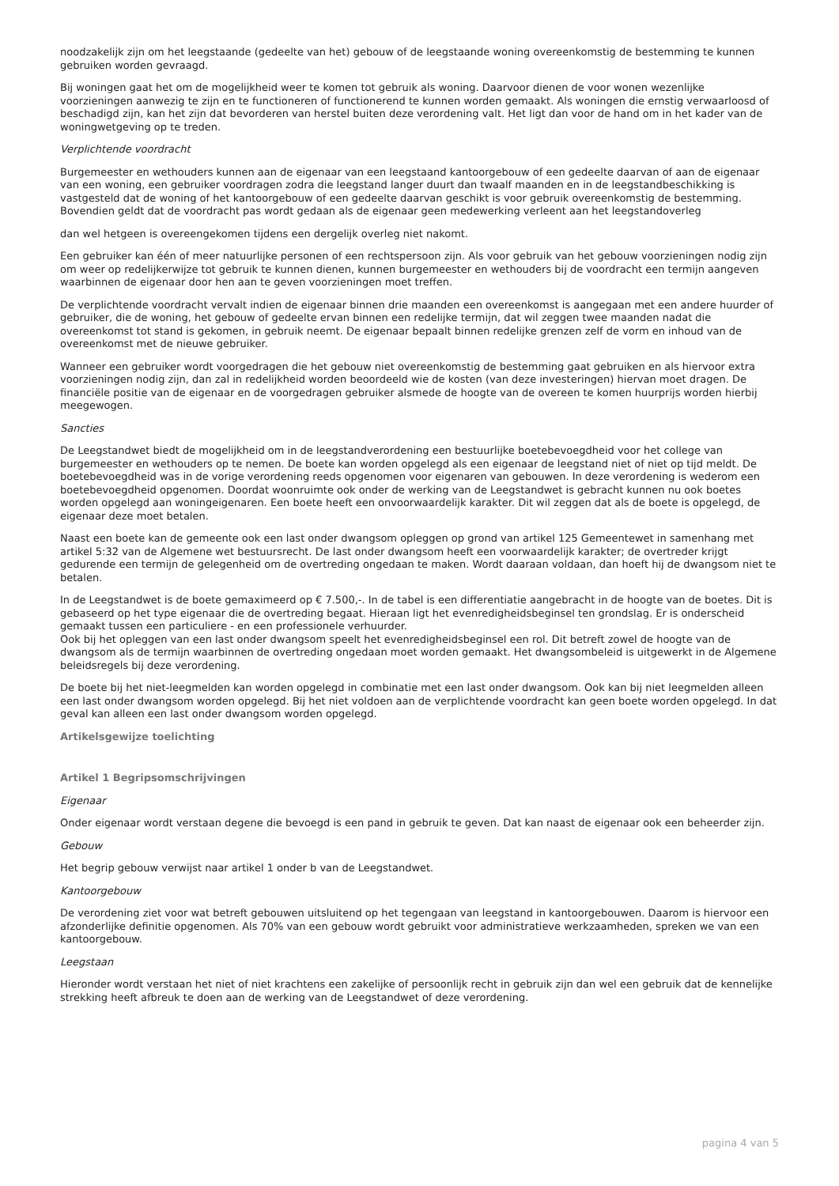noodzakelijk zijn om het leegstaande (gedeelte van het) gebouw of de leegstaande woning overeenkomstig de bestemming te kunnen gebruiken worden gevraagd.
Bij woningen gaat het om de mogelijkheid weer te komen tot gebruik als woning. Daarvoor dienen de voor wonen wezenlijke voorzieningen aanwezig te zijn en te functioneren of functionerend te kunnen worden gemaakt. Als woningen die ernstig verwaarloosd of beschadigd zijn, kan het zijn dat bevorderen van herstel buiten deze verordening valt. Het ligt dan voor de hand om in het kader van de woningwetgeving op te treden.
Verplichtende voordracht
Burgemeester en wethouders kunnen aan de eigenaar van een leegstaand kantoorgebouw of een gedeelte daarvan of aan de eigenaar van een woning, een gebruiker voordragen zodra die leegstand langer duurt dan twaalf maanden en in de leegstandbeschikking is vastgesteld dat de woning of het kantoorgebouw of een gedeelte daarvan geschikt is voor gebruik overeenkomstig de bestemming. Bovendien geldt dat de voordracht pas wordt gedaan als de eigenaar geen medewerking verleent aan het leegstandoverleg
dan wel hetgeen is overeengekomen tijdens een dergelijk overleg niet nakomt.
Een gebruiker kan één of meer natuurlijke personen of een rechtspersoon zijn. Als voor gebruik van het gebouw voorzieningen nodig zijn om weer op redelijkerwijze tot gebruik te kunnen dienen, kunnen burgemeester en wethouders bij de voordracht een termijn aangeven waarbinnen de eigenaar door hen aan te geven voorzieningen moet treffen.
De verplichtende voordracht vervalt indien de eigenaar binnen drie maanden een overeenkomst is aangegaan met een andere huurder of gebruiker, die de woning, het gebouw of gedeelte ervan binnen een redelijke termijn, dat wil zeggen twee maanden nadat die overeenkomst tot stand is gekomen, in gebruik neemt. De eigenaar bepaalt binnen redelijke grenzen zelf de vorm en inhoud van de overeenkomst met de nieuwe gebruiker.
Wanneer een gebruiker wordt voorgedragen die het gebouw niet overeenkomstig de bestemming gaat gebruiken en als hiervoor extra voorzieningen nodig zijn, dan zal in redelijkheid worden beoordeeld wie de kosten (van deze investeringen) hiervan moet dragen. De financiële positie van de eigenaar en de voorgedragen gebruiker alsmede de hoogte van de overeen te komen huurprijs worden hierbij meegewogen.
Sancties
De Leegstandwet biedt de mogelijkheid om in de leegstandverordening een bestuurlijke boetebevoegdheid voor het college van burgemeester en wethouders op te nemen. De boete kan worden opgelegd als een eigenaar de leegstand niet of niet op tijd meldt. De boetebevoegdheid was in de vorige verordening reeds opgenomen voor eigenaren van gebouwen. In deze verordening is wederom een boetebevoegdheid opgenomen. Doordat woonruimte ook onder de werking van de Leegstandwet is gebracht kunnen nu ook boetes worden opgelegd aan woningeigenaren. Een boete heeft een onvoorwaardelijk karakter. Dit wil zeggen dat als de boete is opgelegd, de eigenaar deze moet betalen.
Naast een boete kan de gemeente ook een last onder dwangsom opleggen op grond van artikel 125 Gemeentewet in samenhang met artikel 5:32 van de Algemene wet bestuursrecht. De last onder dwangsom heeft een voorwaardelijk karakter; de overtreder krijgt gedurende een termijn de gelegenheid om de overtreding ongedaan te maken. Wordt daaraan voldaan, dan hoeft hij de dwangsom niet te betalen.
In de Leegstandwet is de boete gemaximeerd op € 7.500,-. In de tabel is een differentiatie aangebracht in de hoogte van de boetes. Dit is gebaseerd op het type eigenaar die de overtreding begaat. Hieraan ligt het evenredigheidsbeginsel ten grondslag. Er is onderscheid gemaakt tussen een particuliere - en een professionele verhuurder.
Ook bij het opleggen van een last onder dwangsom speelt het evenredigheidsbeginsel een rol. Dit betreft zowel de hoogte van de dwangsom als de termijn waarbinnen de overtreding ongedaan moet worden gemaakt. Het dwangsombeleid is uitgewerkt in de Algemene beleidsregels bij deze verordening.
De boete bij het niet-leegmelden kan worden opgelegd in combinatie met een last onder dwangsom. Ook kan bij niet leegmelden alleen een last onder dwangsom worden opgelegd. Bij het niet voldoen aan de verplichtende voordracht kan geen boete worden opgelegd. In dat geval kan alleen een last onder dwangsom worden opgelegd.
Artikelsgewijze toelichting
Artikel 1 Begripsomschrijvingen
Eigenaar
Onder eigenaar wordt verstaan degene die bevoegd is een pand in gebruik te geven. Dat kan naast de eigenaar ook een beheerder zijn.
Gebouw
Het begrip gebouw verwijst naar artikel 1 onder b van de Leegstandwet.
Kantoorgebouw
De verordening ziet voor wat betreft gebouwen uitsluitend op het tegengaan van leegstand in kantoorgebouwen. Daarom is hiervoor een afzonderlijke definitie opgenomen. Als 70% van een gebouw wordt gebruikt voor administratieve werkzaamheden, spreken we van een kantoorgebouw.
Leegstaan
Hieronder wordt verstaan het niet of niet krachtens een zakelijke of persoonlijk recht in gebruik zijn dan wel een gebruik dat de kennelijke strekking heeft afbreuk te doen aan de werking van de Leegstandwet of deze verordening.
pagina 4 van 5